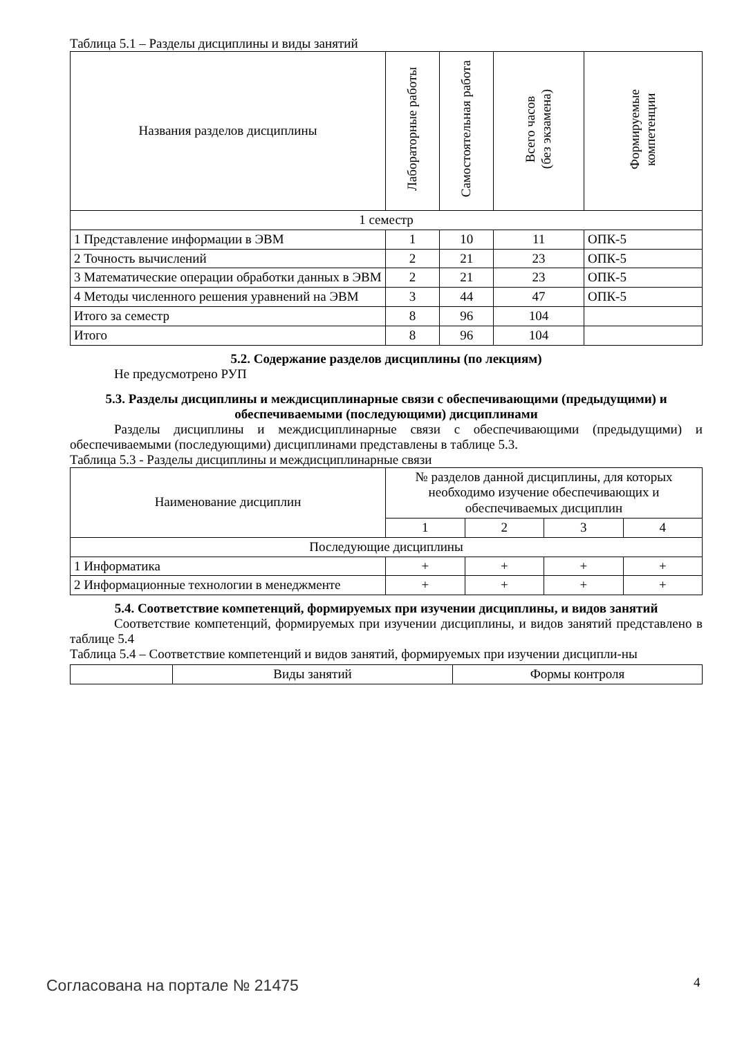Таблица 5.1 – Разделы дисциплины и виды занятий
| Названия разделов дисциплины | Лабораторные работы | Самостоятельная работа | Всего часов (без экзамена) | Формируемые компетенции |
| --- | --- | --- | --- | --- |
| 1 семестр | | | | |
| 1 Представление информации в ЭВМ | 1 | 10 | 11 | ОПК-5 |
| 2 Точность вычислений | 2 | 21 | 23 | ОПК-5 |
| 3 Математические операции обработки данных в ЭВМ | 2 | 21 | 23 | ОПК-5 |
| 4 Методы численного решения уравнений на ЭВМ | 3 | 44 | 47 | ОПК-5 |
| Итого за семестр | 8 | 96 | 104 | |
| Итого | 8 | 96 | 104 | |
5.2. Содержание разделов дисциплины (по лекциям)
Не предусмотрено РУП
5.3. Разделы дисциплины и междисциплинарные связи с обеспечивающими (предыдущими) и обеспечиваемыми (последующими) дисциплинами
Разделы дисциплины и междисциплинарные связи с обеспечивающими (предыдущими) и обеспечиваемыми (последующими) дисциплинами представлены в таблице 5.3.
Таблица 5.3 - Разделы дисциплины и междисциплинарные связи
| Наименование дисциплин | № разделов данной дисциплины, для которых необходимо изучение обеспечивающих и обеспечиваемых дисциплин | | | |
| --- | --- | --- | --- | --- |
| | 1 | 2 | 3 | 4 |
| Последующие дисциплины | | | | |
| 1 Информатика | + | + | + | + |
| 2 Информационные технологии в менеджменте | + | + | + | + |
5.4. Соответствие компетенций, формируемых при изучении дисциплины, и видов занятий
Соответствие компетенций, формируемых при изучении дисциплины, и видов занятий представлено в таблице 5.4
Таблица 5.4 – Соответствие компетенций и видов занятий, формируемых при изучении дисципли-ны
| | Виды занятий | Формы контроля |
Согласована на портале № 21475 4